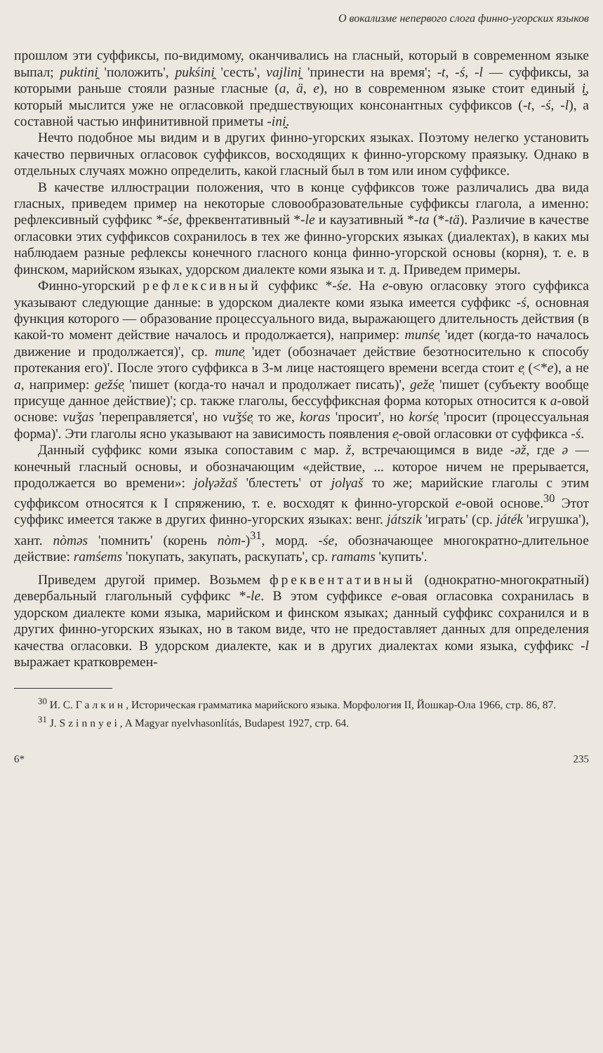О вокализме непервого слога финно-угорских языков
прошлом эти суффиксы, по-видимому, оканчивались на гласный, который в современном языке выпал; puktini̯ 'положить', pukśini̯ 'сесть', vajlini̯ 'принести на время'; -t, -ś, -l — суффиксы, за которыми раньше стояли разные гласные (a, ä, e), но в современном языке стоит единый i̯, который мыслится уже не огласовкой предшествующих консонантных суффиксов (-t, -ś, -l), а составной частью инфинитивной приметы -ini̯.
Нечто подобное мы видим и в других финно-угорских языках. Поэтому нелегко установить качество первичных огласовок суффиксов, восходящих к финно-угорскому праязыку. Однако в отдельных случаях можно определить, какой гласный был в том или ином суффиксе.
В качестве иллюстрации положения, что в конце суффиксов тоже различались два вида гласных, приведем пример на некоторые словообразовательные суффиксы глагола, а именно: рефлексивный суффикс *-śe, фреквентативный *-le и каузативный *-ta (*-tä). Различие в качестве огласовки этих суффиксов сохранилось в тех же финно-угорских языках (диалектах), в каких мы наблюдаем разные рефлексы конечного гласного конца финно-угорской основы (корня), т. е. в финском, марийском языках, удорском диалекте коми языка и т. д. Приведем примеры.
Финно-угорский рефлексивный суффикс *-śe. На e-овую огласовку этого суффикса указывают следующие данные: в удорском диалекте коми языка имеется суффикс -ś, основная функция которого — образование процессуального вида, выражающего длительность действия (в какой-то момент действие началось и продолжается), например: munśe̜ 'идет (когда-то началось движение и продолжается)', ср. mune̜ 'идет (обозначает действие безотносительно к способу протекания его)'. После этого суффикса в 3-м лице настоящего времени всегда стоит e̜ (<*e), а не a, например: gežśe̜ 'пишет (когда-то начал и продолжает писать)', geže̜ 'пишет (субъекту вообще присуще данное действие)'; ср. также глаголы, бессуффиксная форма которых относится к a-овой основе: vuǯas 'переправляется', но vuǯśe̜ то же, koras 'просит', но korśe̜ 'просит (процессуальная форма)'. Эти глаголы ясно указывают на зависимость появления e̜-овой огласовки от суффикса -ś.
Данный суффикс коми языка сопоставим с мар. ž, встречающимся в виде -əž, где ə — конечный гласный основы, и обозначающим «действие, ... которое ничем не прерывается, продолжается во времени»: jolγəžaš 'блестеть' от jolγaš то же; марийские глаголы с этим суффиксом относятся к I спряжению, т. е. восходят к финно-угорской e-овой основе.<sup>30</sup> Этот суффикс имеется также в других финно-угорских языках: венг. játszik 'играть' (ср. játék 'игрушка'), хант. nòməs 'помнить' (корень nòm-)<sup>31</sup>, морд. -śe, обозначающее многократно-длительное действие: ramśems 'покупать, закупать, раскупать', ср. ramams 'купить'.
Приведем другой пример. Возьмем фреквентативный (однократно-многократный) девербальный глагольный суффикс *-le. В этом суффиксе e-овая огласовка сохранилась в удорском диалекте коми языка, марийском и финском языках; данный суффикс сохранился и в других финно-угорских языках, но в таком виде, что не предоставляет данных для определения качества огласовки. В удорском диалекте, как и в других диалектах коми языка, суффикс -l выражает кратковремен-
<sup>30</sup> И. С. Галкин, Историческая грамматика марийского языка. Морфология II, Йошкар-Ола 1966, стр. 86, 87.
<sup>31</sup> J. Szinnyei, A Magyar nyelvhasonlítás, Budapest 1927, стр. 64.
6* 235